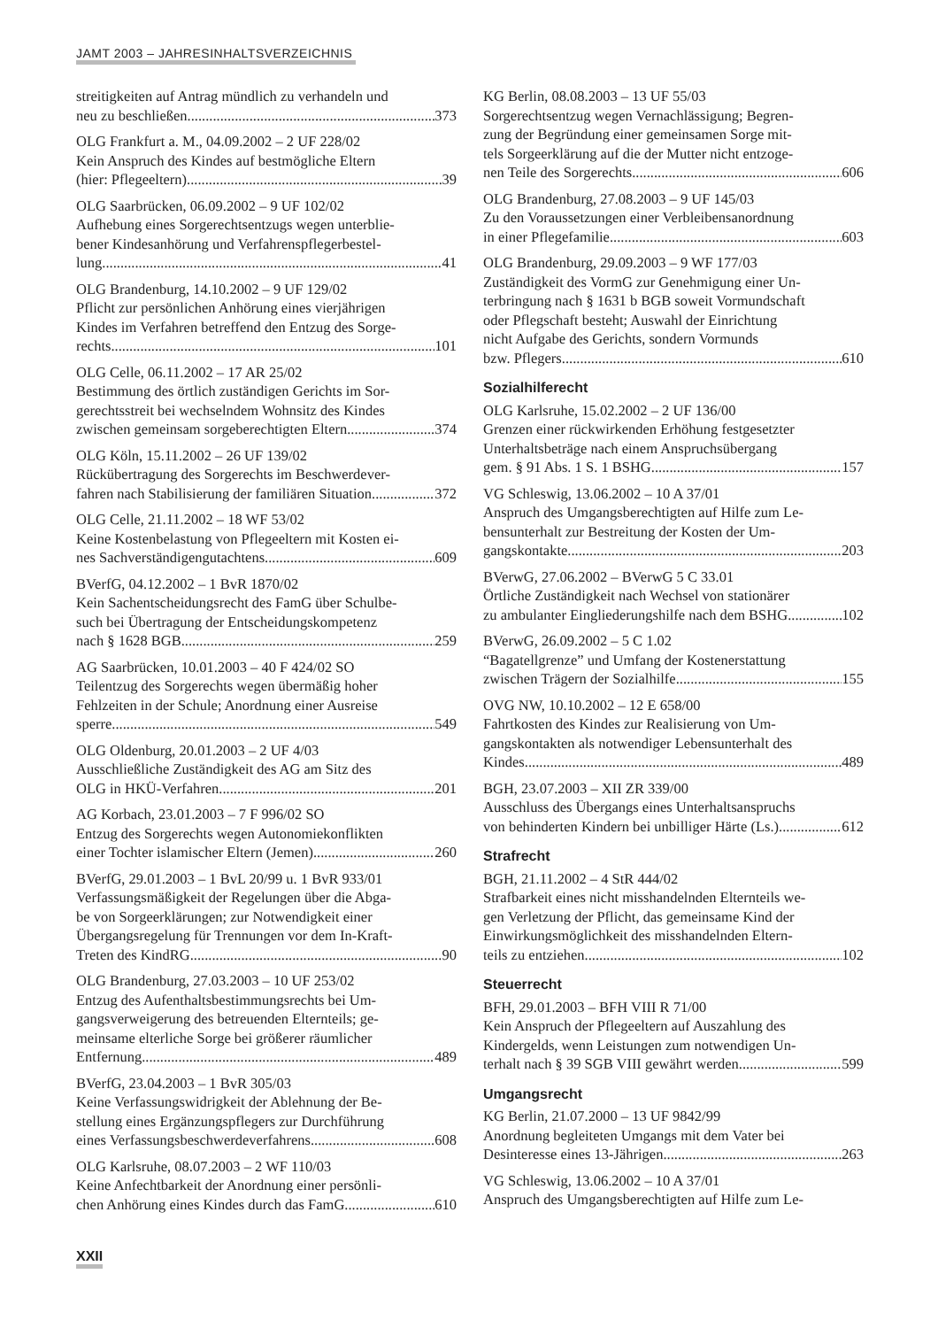JAMT 2003 – JAHRESINHALTSVERZEICHNIS
streitigkeiten auf Antrag mündlich zu verhandeln und
neu zu beschließen 373
OLG Frankfurt a. M., 04.09.2002 – 2 UF 228/02
Kein Anspruch des Kindes auf bestmögliche Eltern
(hier: Pflegeeltern) 39
OLG Saarbrücken, 06.09.2002 – 9 UF 102/02
Aufhebung eines Sorgerechtsentzugs wegen unterblie-
bener Kindesanhörung und Verfahrenspflegerbestel-
lung 41
OLG Brandenburg, 14.10.2002 – 9 UF 129/02
Pflicht zur persönlichen Anhörung eines vierjährigen
Kindes im Verfahren betreffend den Entzug des Sorge-
rechts 101
OLG Celle, 06.11.2002 – 17 AR 25/02
Bestimmung des örtlich zuständigen Gerichts im Sor-
gerechtsstreit bei wechselndem Wohnsitz des Kindes
zwischen gemeinsam sorgeberechtigten Eltern 374
OLG Köln, 15.11.2002 – 26 UF 139/02
Rückübertragung des Sorgerechts im Beschwerdever-
fahren nach Stabilisierung der familiären Situation 372
OLG Celle, 21.11.2002 – 18 WF 53/02
Keine Kostenbelastung von Pflegeeltern mit Kosten ei-
nes Sachverständigengutachtens 609
BVerfG, 04.12.2002 – 1 BvR 1870/02
Kein Sachentscheidungsrecht des FamG über Schulbe-
such bei Übertragung der Entscheidungskompetenz
nach § 1628 BGB 259
AG Saarbrücken, 10.01.2003 – 40 F 424/02 SO
Teilentzug des Sorgerechts wegen übermäßig hoher
Fehlzeiten in der Schule; Anordnung einer Ausreise
sperre 549
OLG Oldenburg, 20.01.2003 – 2 UF 4/03
Ausschließliche Zuständigkeit des AG am Sitz des
OLG in HKÜ-Verfahren 201
AG Korbach, 23.01.2003 – 7 F 996/02 SO
Entzug des Sorgerechts wegen Autonomiekonflikten
einer Tochter islamischer Eltern (Jemen) 260
BVerfG, 29.01.2003 – 1 BvL 20/99 u. 1 BvR 933/01
Verfassungsmäßigkeit der Regelungen über die Abga-
be von Sorgeerklärungen; zur Notwendigkeit einer
Übergangsregelung für Trennungen vor dem In-Kraft-
Treten des KindRG 90
OLG Brandenburg, 27.03.2003 – 10 UF 253/02
Entzug des Aufenthaltsbestimmungsrechts bei Um-
gangsverweigerung des betreuenden Elternteils; ge-
meinsame elterliche Sorge bei größerer räumlicher
Entfernung 489
BVerfG, 23.04.2003 – 1 BvR 305/03
Keine Verfassungswidrigkeit der Ablehnung der Be-
stellung eines Ergänzungspflegers zur Durchführung
eines Verfassungsbeschwerdeverfahrens 608
OLG Karlsruhe, 08.07.2003 – 2 WF 110/03
Keine Anfechtbarkeit der Anordnung einer persönli-
chen Anhörung eines Kindes durch das FamG 610
KG Berlin, 08.08.2003 – 13 UF 55/03
Sorgerechtsentzug wegen Vernachlässigung; Begren-
zung der Begründung einer gemeinsamen Sorge mit-
tels Sorgeerklärung auf die der Mutter nicht entzoge-
nen Teile des Sorgerechts 606
OLG Brandenburg, 27.08.2003 – 9 UF 145/03
Zu den Voraussetzungen einer Verbleibensanordnung
in einer Pflegefamilie 603
OLG Brandenburg, 29.09.2003 – 9 WF 177/03
Zuständigkeit des VormG zur Genehmigung einer Un-
terbringung nach § 1631 b BGB soweit Vormundschaft
oder Pflegschaft besteht; Auswahl der Einrichtung
nicht Aufgabe des Gerichts, sondern Vormunds
bzw. Pflegers 610
Sozialhilferecht
OLG Karlsruhe, 15.02.2002 – 2 UF 136/00
Grenzen einer rückwirkenden Erhöhung festgesetzter
Unterhaltsbeträge nach einem Anspruchsübergang
gem. § 91 Abs. 1 S. 1 BSHG 157
VG Schleswig, 13.06.2002 – 10 A 37/01
Anspruch des Umgangsberechtigten auf Hilfe zum Le-
bensunterhalt zur Bestreitung der Kosten der Um-
gangskontakte 203
BVerwG, 27.06.2002 – BVerwG 5 C 33.01
Örtliche Zuständigkeit nach Wechsel von stationärer
zu ambulanter Eingliederungshilfe nach dem BSHG 102
BVerwG, 26.09.2002 – 5 C 1.02
“Bagatellgrenze” und Umfang der Kostenerstattung
zwischen Trägern der Sozialhilfe 155
OVG NW, 10.10.2002 – 12 E 658/00
Fahrtkosten des Kindes zur Realisierung von Um-
gangskontakten als notwendiger Lebensunterhalt des
Kindes 489
BGH, 23.07.2003 – XII ZR 339/00
Ausschluss des Übergangs eines Unterhaltsanspruchs
von behinderten Kindern bei unbilliger Härte (Ls.) 612
Strafrecht
BGH, 21.11.2002 – 4 StR 444/02
Strafbarkeit eines nicht misshandelnden Elternteils we-
gen Verletzung der Pflicht, das gemeinsame Kind der
Einwirkungsmöglichkeit des misshandelnden Eltern-
teils zu entziehen 102
Steuerrecht
BFH, 29.01.2003 – BFH VIII R 71/00
Kein Anspruch der Pflegeeltern auf Auszahlung des
Kindergelds, wenn Leistungen zum notwendigen Un-
terhalt nach § 39 SGB VIII gewährt werden 599
Umgangsrecht
KG Berlin, 21.07.2000 – 13 UF 9842/99
Anordnung begleiteten Umgangs mit dem Vater bei
Desinteresse eines 13-Jährigen 263
VG Schleswig, 13.06.2002 – 10 A 37/01
Anspruch des Umgangsberechtigten auf Hilfe zum Le-
XXII